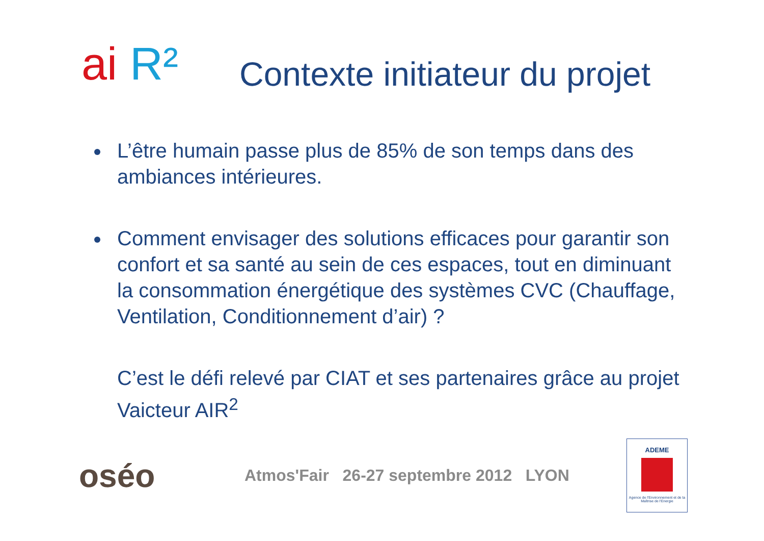ai R²
Contexte initiateur du projet
L’être humain passe plus de 85% de son temps dans des ambiances intérieures.
Comment envisager des solutions efficaces pour garantir son confort et sa santé au sein de ces espaces, tout en diminuant la consommation énergétique des systèmes CVC (Chauffage, Ventilation, Conditionnement d’air) ?
C’est le défi relevé par CIAT et ses partenaires grâce au projet Vaicteur AIR<sup>2</sup>
oséo
Atmos'Fair 26-27 septembre 2012 LYON
ADEME
Agence de l'Environnement et de la Maîtrise de l'Energie